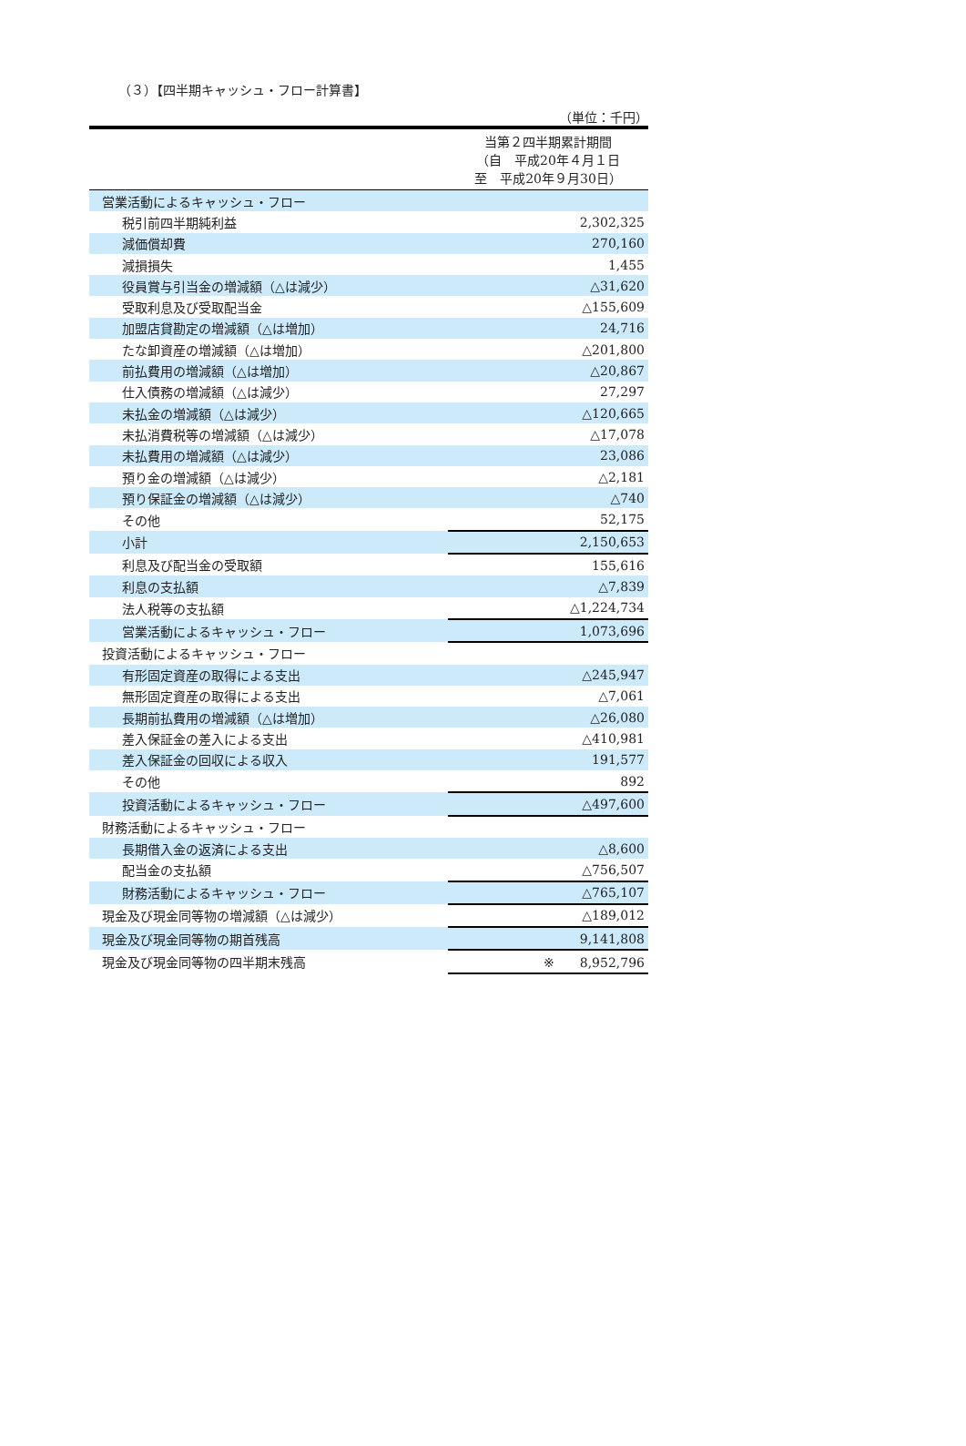（３）【四半期キャッシュ・フロー計算書】
（単位：千円）
| | 当第２四半期累計期間 （自 平成20年４月１日 至 平成20年９月30日） |
| 営業活動によるキャッシュ・フロー | |
| 税引前四半期純利益 | 2,302,325 |
| 減価償却費 | 270,160 |
| 減損損失 | 1,455 |
| 役員賞与引当金の増減額（△は減少） | △31,620 |
| 受取利息及び受取配当金 | △155,609 |
| 加盟店貸勘定の増減額（△は増加） | 24,716 |
| たな卸資産の増減額（△は増加） | △201,800 |
| 前払費用の増減額（△は増加） | △20,867 |
| 仕入債務の増減額（△は減少） | 27,297 |
| 未払金の増減額（△は減少） | △120,665 |
| 未払消費税等の増減額（△は減少） | △17,078 |
| 未払費用の増減額（△は減少） | 23,086 |
| 預り金の増減額（△は減少） | △2,181 |
| 預り保証金の増減額（△は減少） | △740 |
| その他 | 52,175 |
| 小計 | 2,150,653 |
| 利息及び配当金の受取額 | 155,616 |
| 利息の支払額 | △7,839 |
| 法人税等の支払額 | △1,224,734 |
| 営業活動によるキャッシュ・フロー | 1,073,696 |
| 投資活動によるキャッシュ・フロー | |
| 有形固定資産の取得による支出 | △245,947 |
| 無形固定資産の取得による支出 | △7,061 |
| 長期前払費用の増減額（△は増加） | △26,080 |
| 差入保証金の差入による支出 | △410,981 |
| 差入保証金の回収による収入 | 191,577 |
| その他 | 892 |
| 投資活動によるキャッシュ・フロー | △497,600 |
| 財務活動によるキャッシュ・フロー | |
| 長期借入金の返済による支出 | △8,600 |
| 配当金の支払額 | △756,507 |
| 財務活動によるキャッシュ・フロー | △765,107 |
| 現金及び現金同等物の増減額（△は減少） | △189,012 |
| 現金及び現金同等物の期首残高 | 9,141,808 |
| 現金及び現金同等物の四半期末残高 | ※ 8,952,796 |